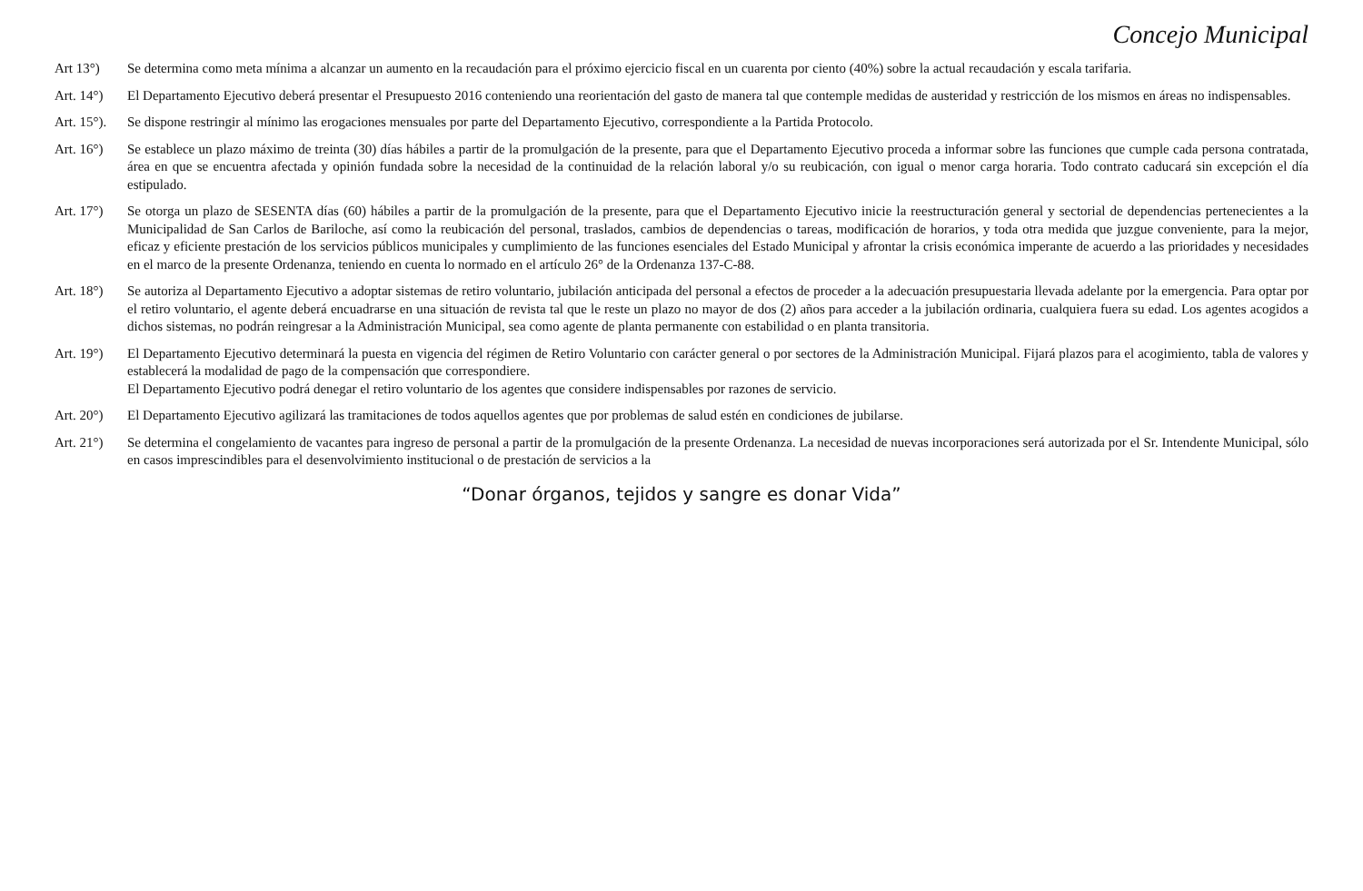Concejo Municipal
Art 13°) Se determina como meta mínima a alcanzar un aumento en la recaudación para el próximo ejercicio fiscal en un cuarenta por ciento (40%) sobre la actual recaudación y escala tarifaria.
Art. 14°)
El Departamento Ejecutivo deberá presentar el Presupuesto 2016 conteniendo una reorientación del gasto de manera tal que contemple medidas de austeridad y restricción de los mismos en áreas no indispensables.
Art. 15°).
Se dispone restringir al mínimo las erogaciones mensuales por parte del Departamento Ejecutivo, correspondiente a la Partida Protocolo.
Art. 16°)
Se establece un plazo máximo de treinta (30) días hábiles a partir de la promulgación de la presente, para que el Departamento Ejecutivo proceda a informar sobre las funciones que cumple cada persona contratada, área en que se encuentra afectada y opinión fundada sobre la necesidad de la continuidad de la relación laboral y/o su reubicación, con igual o menor carga horaria. Todo contrato caducará sin excepción el día estipulado.
Art. 17°)
Se otorga un plazo de SESENTA días (60) hábiles a partir de la promulgación de la presente, para que el Departamento Ejecutivo inicie la reestructuración general y sectorial de dependencias pertenecientes a la Municipalidad de San Carlos de Bariloche, así como la reubicación del personal, traslados, cambios de dependencias o tareas, modificación de horarios, y toda otra medida que juzgue conveniente, para la mejor, eficaz y eficiente prestación de los servicios públicos municipales y cumplimiento de las funciones esenciales del Estado Municipal y afrontar la crisis económica imperante de acuerdo a las prioridades y necesidades en el marco de la presente Ordenanza, teniendo en cuenta lo normado en el artículo 26° de la Ordenanza 137-C-88.
Art. 18°)
Se autoriza al Departamento Ejecutivo a adoptar sistemas de retiro voluntario, jubilación anticipada del personal a efectos de proceder a la adecuación presupuestaria llevada adelante por la emergencia. Para optar por el retiro voluntario, el agente deberá encuadrarse en una situación de revista tal que le reste un plazo no mayor de dos (2) años para acceder a la jubilación ordinaria, cualquiera fuera su edad. Los agentes acogidos a dichos sistemas, no podrán reingresar a la Administración Municipal, sea como agente de planta permanente con estabilidad o en planta transitoria.
Art. 19°)
El Departamento Ejecutivo determinará la puesta en vigencia del régimen de Retiro Voluntario con carácter general o por sectores de la Administración Municipal. Fijará plazos para el acogimiento, tabla de valores y establecerá la modalidad de pago de la compensación que correspondiere.
El Departamento Ejecutivo podrá denegar el retiro voluntario de los agentes que considere indispensables por razones de servicio.
Art. 20°)
El Departamento Ejecutivo agilizará las tramitaciones de todos aquellos agentes que por problemas de salud estén en condiciones de jubilarse.
Art. 21°)
Se determina el congelamiento de vacantes para ingreso de personal a partir de la promulgación de la presente Ordenanza. La necesidad de nuevas incorporaciones será autorizada por el Sr. Intendente Municipal, sólo en casos imprescindibles para el desenvolvimiento institucional o de prestación de servicios a la
“Donar órganos, tejidos y sangre es donar Vida”